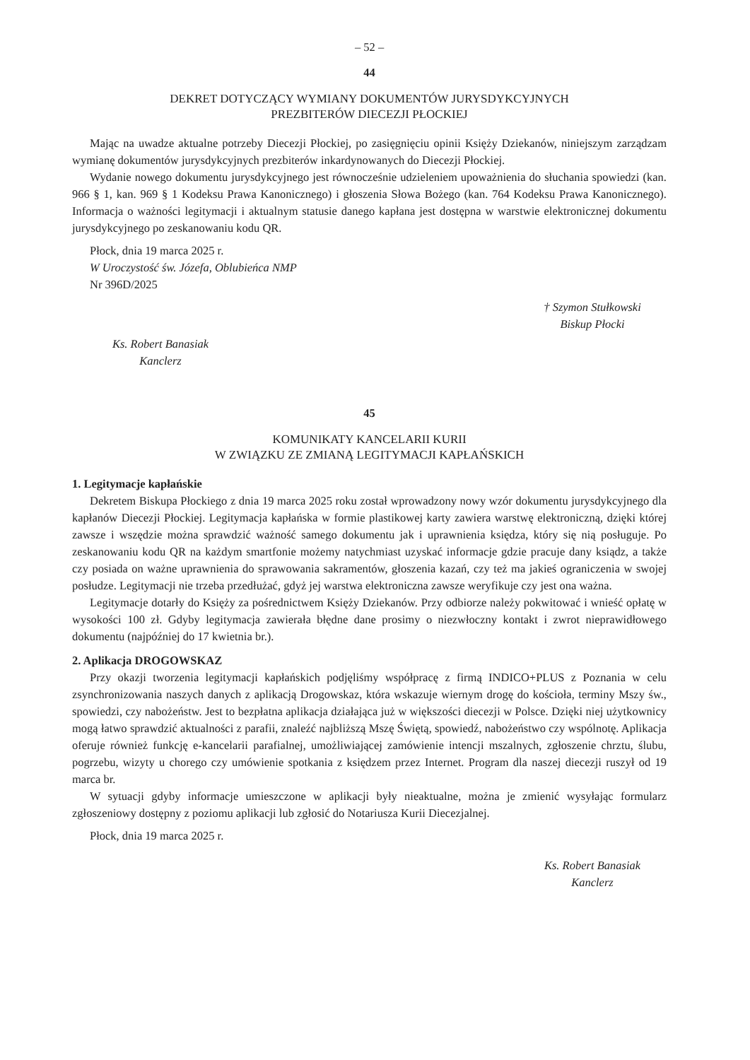– 52 –
44
DEKRET DOTYCZĄCY WYMIANY DOKUMENTÓW JURYSDYKCYJNYCH
PREZBITERÓW DIECEZJI PŁOCKIEJ
Mając na uwadze aktualne potrzeby Diecezji Płockiej, po zasięgnięciu opinii Księży Dziekanów, niniejszym zarządzam wymianę dokumentów jurysdykcyjnych prezbiterów inkardynowanych do Diecezji Płockiej.
Wydanie nowego dokumentu jurysdykcyjnego jest równocześnie udzieleniem upoważnienia do słuchania spowiedzi (kan. 966 § 1, kan. 969 § 1 Kodeksu Prawa Kanonicznego) i głoszenia Słowa Bożego (kan. 764 Kodeksu Prawa Kanonicznego). Informacja o ważności legitymacji i aktualnym statusie danego kapłana jest dostępna w warstwie elektronicznej dokumentu jurysdykcyjnego po zeskanowaniu kodu QR.
Płock, dnia 19 marca 2025 r.
W Uroczystość św. Józefa, Oblubieńca NMP
Nr 396D/2025
† Szymon Stułkowski
Biskup Płocki
Ks. Robert Banasiak
Kanclerz
45
KOMUNIKATY KANCELARII KURII
W ZWIĄZKU ZE ZMIANĄ LEGITYMACJI KAPŁAŃSKICH
1. Legitymacje kapłańskie
Dekretem Biskupa Płockiego z dnia 19 marca 2025 roku został wprowadzony nowy wzór dokumentu jurysdykcyjnego dla kapłanów Diecezji Płockiej. Legitymacja kapłańska w formie plastikowej karty zawiera warstwę elektroniczną, dzięki której zawsze i wszędzie można sprawdzić ważność samego dokumentu jak i uprawnienia księdza, który się nią posługuje. Po zeskanowaniu kodu QR na każdym smartfonie możemy natychmiast uzyskać informacje gdzie pracuje dany ksiądz, a także czy posiada on ważne uprawnienia do sprawowania sakramentów, głoszenia kazań, czy też ma jakieś ograniczenia w swojej posłudze. Legitymacji nie trzeba przedłużać, gdyż jej warstwa elektroniczna zawsze weryfikuje czy jest ona ważna.
Legitymacje dotarły do Księży za pośrednictwem Księży Dziekanów. Przy odbiorze należy pokwitować i wnieść opłatę w wysokości 100 zł. Gdyby legitymacja zawierała błędne dane prosimy o niezwłoczny kontakt i zwrot nieprawidłowego dokumentu (najpóźniej do 17 kwietnia br.).
2. Aplikacja DROGOWSKAZ
Przy okazji tworzenia legitymacji kapłańskich podjęliśmy współpracę z firmą INDICO+PLUS z Poznania w celu zsynchronizowania naszych danych z aplikacją Drogowskaz, która wskazuje wiernym drogę do kościoła, terminy Mszy św., spowiedzi, czy nabożeństw. Jest to bezpłatna aplikacja działająca już w większości diecezji w Polsce. Dzięki niej użytkownicy mogą łatwo sprawdzić aktualności z parafii, znaleźć najbliższą Mszę Świętą, spowiedź, nabożeństwo czy wspólnotę. Aplikacja oferuje również funkcję e-kancelarii parafialnej, umożliwiającej zamówienie intencji mszalnych, zgłoszenie chrztu, ślubu, pogrzebu, wizyty u chorego czy umówienie spotkania z księdzem przez Internet. Program dla naszej diecezji ruszył od 19 marca br.
W sytuacji gdyby informacje umieszczone w aplikacji były nieaktualne, można je zmienić wysyłając formularz zgłoszeniowy dostępny z poziomu aplikacji lub zgłosić do Notariusza Kurii Diecezjalnej.
Płock, dnia 19 marca 2025 r.
Ks. Robert Banasiak
Kanclerz